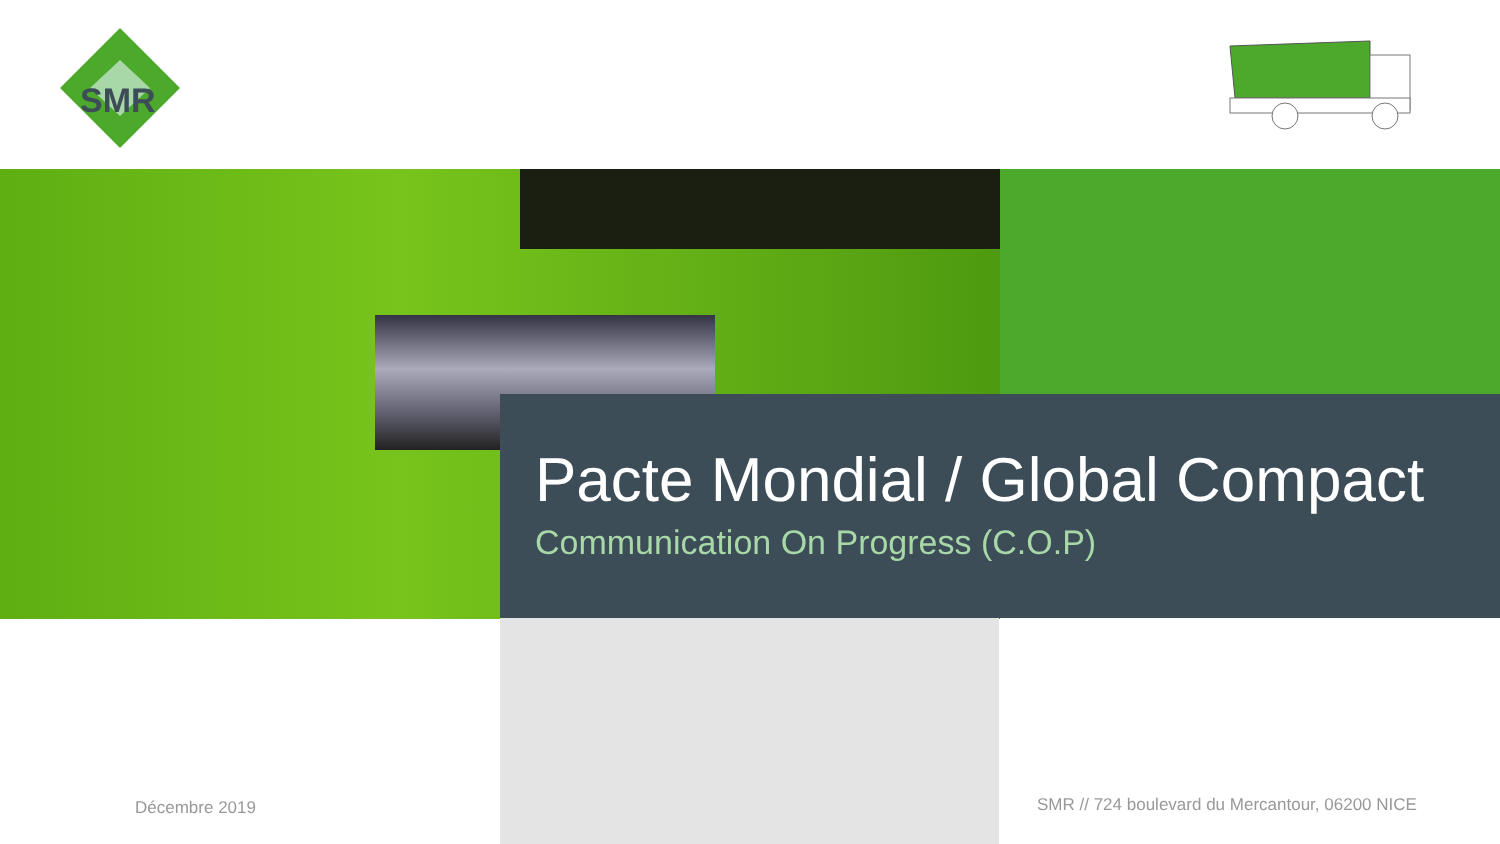SMR
Pacte Mondial / Global Compact
Communication On Progress (C.O.P)
Décembre 2019
SMR // 724 boulevard du Mercantour, 06200 NICE